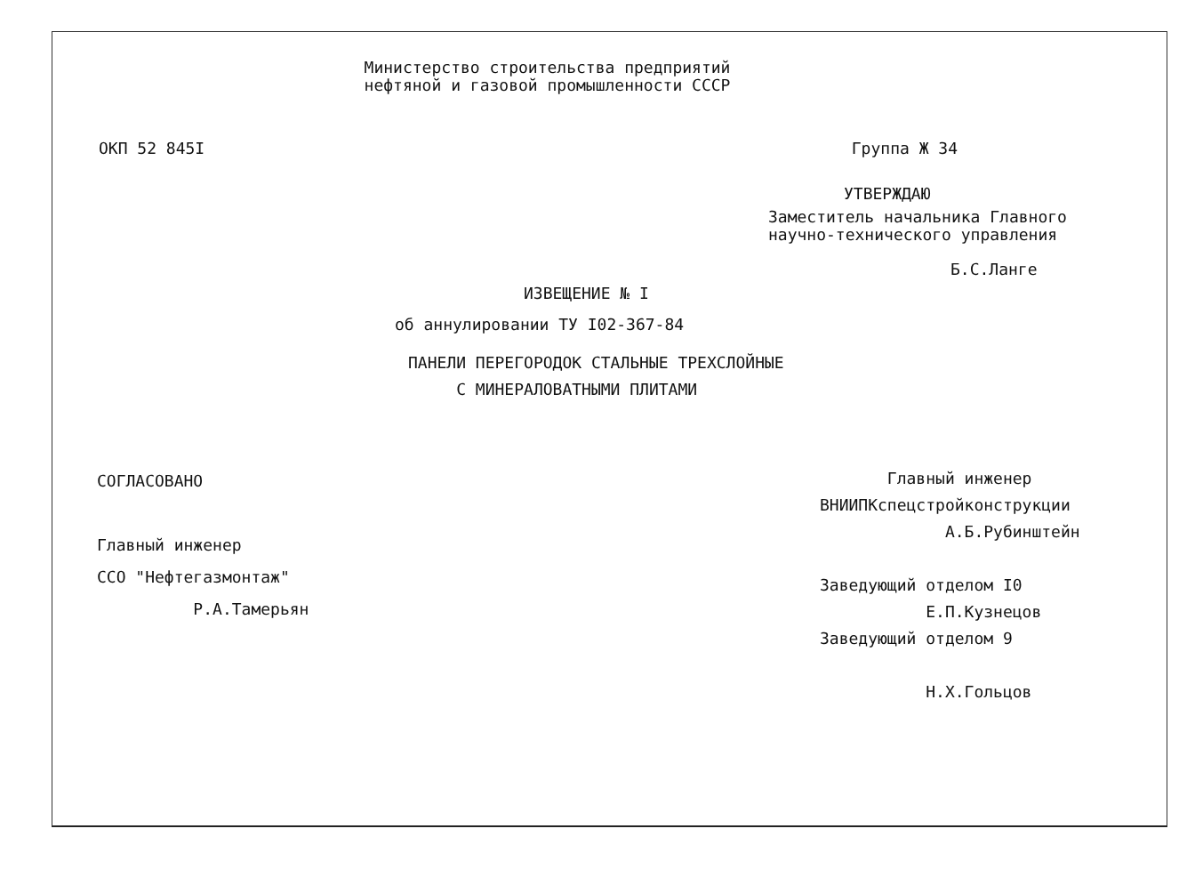Министерство строительства предприятий
нефтяной и газовой промышленности СССР
ОКП 52 845I Группа Ж 34
УТВЕРЖДАЮ
Заместитель начальника Главного
научно-технического управления
Б.С.Ланге
ИЗВЕЩЕНИЕ № I
об аннулировании ТУ I02-367-84
ПАНЕЛИ ПЕРЕГОРОДОК СТАЛЬНЫЕ ТРЕХСЛОЙНЫЕ
С МИНЕРАЛОВАТНЫМИ ПЛИТАМИ
СОГЛАСОВАНО
Главный инженер
ССО "Нефтегазмонтаж"
Р.А.Тамерьян
Главный инженер
ВНИИПКспецстройконструкции
А.Б.Рубинштейн
Заведующий отделом I0
Е.П.Кузнецов
Заведующий отделом 9
Н.Х.Гольцов